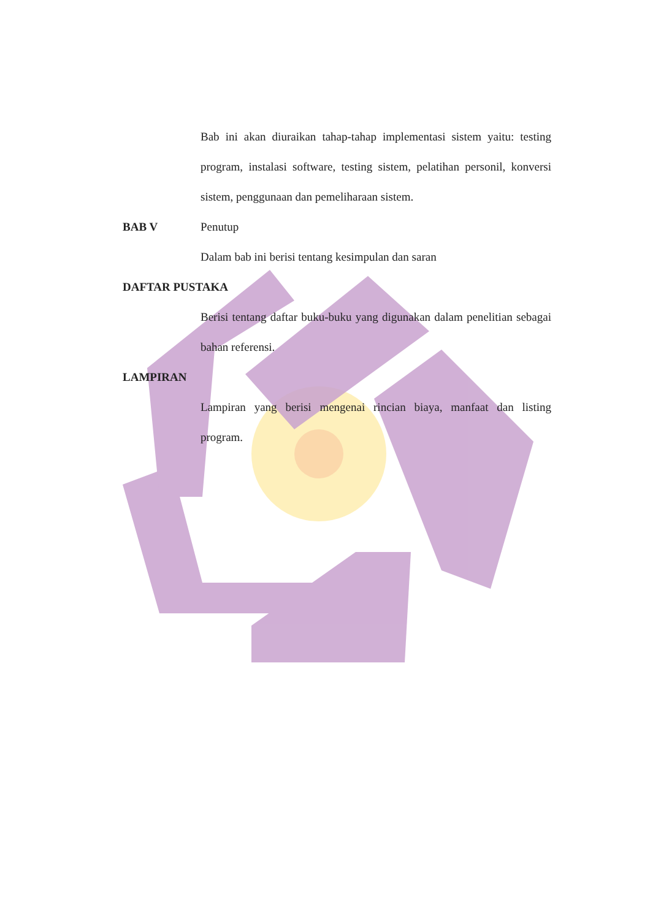Bab ini akan diuraikan tahap-tahap implementasi sistem yaitu: testing program, instalasi software, testing sistem, pelatihan personil, konversi sistem, penggunaan dan pemeliharaan sistem.
BAB V Penutup
Dalam bab ini berisi tentang kesimpulan dan saran
DAFTAR PUSTAKA
Berisi tentang daftar buku-buku yang digunakan dalam penelitian sebagai bahan referensi.
LAMPIRAN
Lampiran yang berisi mengenai rincian biaya, manfaat dan listing program.